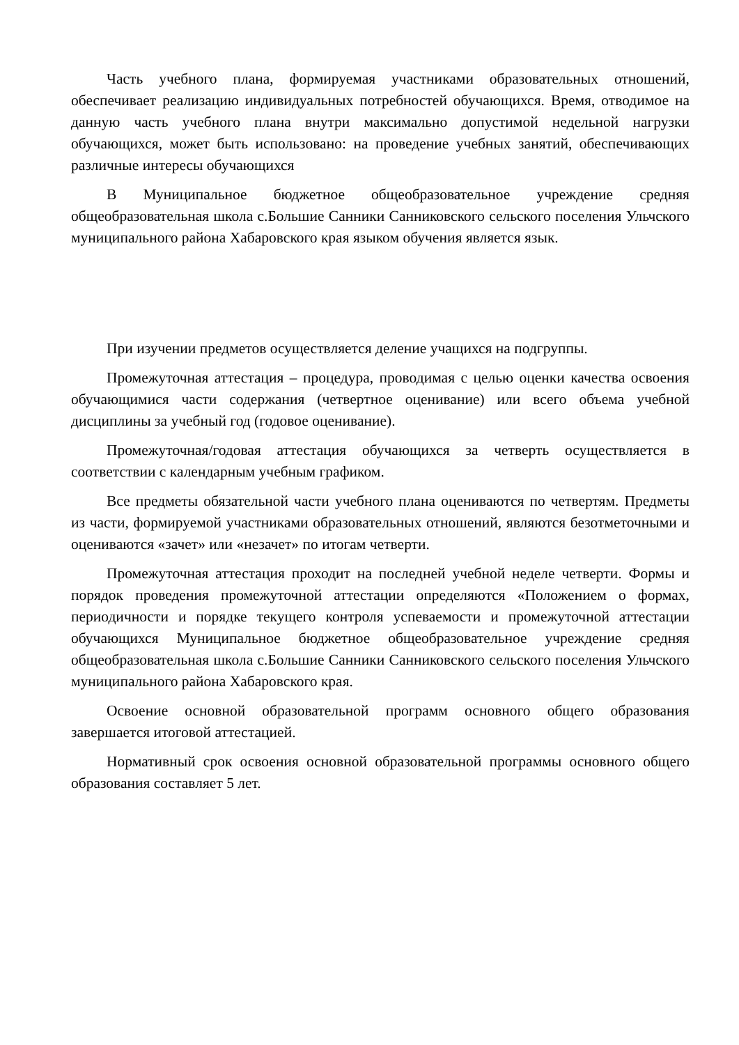Часть учебного плана, формируемая участниками образовательных отношений, обеспечивает реализацию индивидуальных потребностей обучающихся. Время, отводимое на данную часть учебного плана внутри максимально допустимой недельной нагрузки обучающихся, может быть использовано: на проведение учебных занятий, обеспечивающих различные интересы обучающихся
В Муниципальное бюджетное общеобразовательное учреждение средняя общеобразовательная школа с.Большие Санники Санниковского сельского поселения Ульчского муниципального района Хабаровского края языком обучения является язык.
При изучении предметов осуществляется деление учащихся на подгруппы.
Промежуточная аттестация – процедура, проводимая с целью оценки качества освоения обучающимися части содержания (четвертное оценивание) или всего объема учебной дисциплины за учебный год (годовое оценивание).
Промежуточная/годовая аттестация обучающихся за четверть осуществляется в соответствии с календарным учебным графиком.
Все предметы обязательной части учебного плана оцениваются по четвертям. Предметы из части, формируемой участниками образовательных отношений, являются безотметочными и оцениваются «зачет» или «незачет» по итогам четверти.
Промежуточная аттестация проходит на последней учебной неделе четверти. Формы и порядок проведения промежуточной аттестации определяются «Положением о формах, периодичности и порядке текущего контроля успеваемости и промежуточной аттестации обучающихся Муниципальное бюджетное общеобразовательное учреждение средняя общеобразовательная школа с.Большие Санники Санниковского сельского поселения Ульчского муниципального района Хабаровского края.
Освоение основной образовательной программ основного общего образования завершается итоговой аттестацией.
Нормативный срок освоения основной образовательной программы основного общего образования составляет 5 лет.